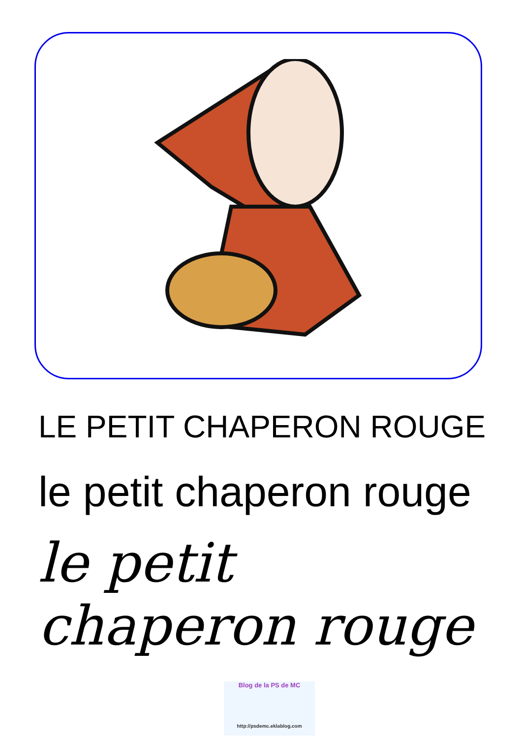LE PETIT CHAPERON ROUGE
le petit chaperon rouge
le petit chaperon rouge
Blog de la PS de MC
http://psdemc.eklablog.com